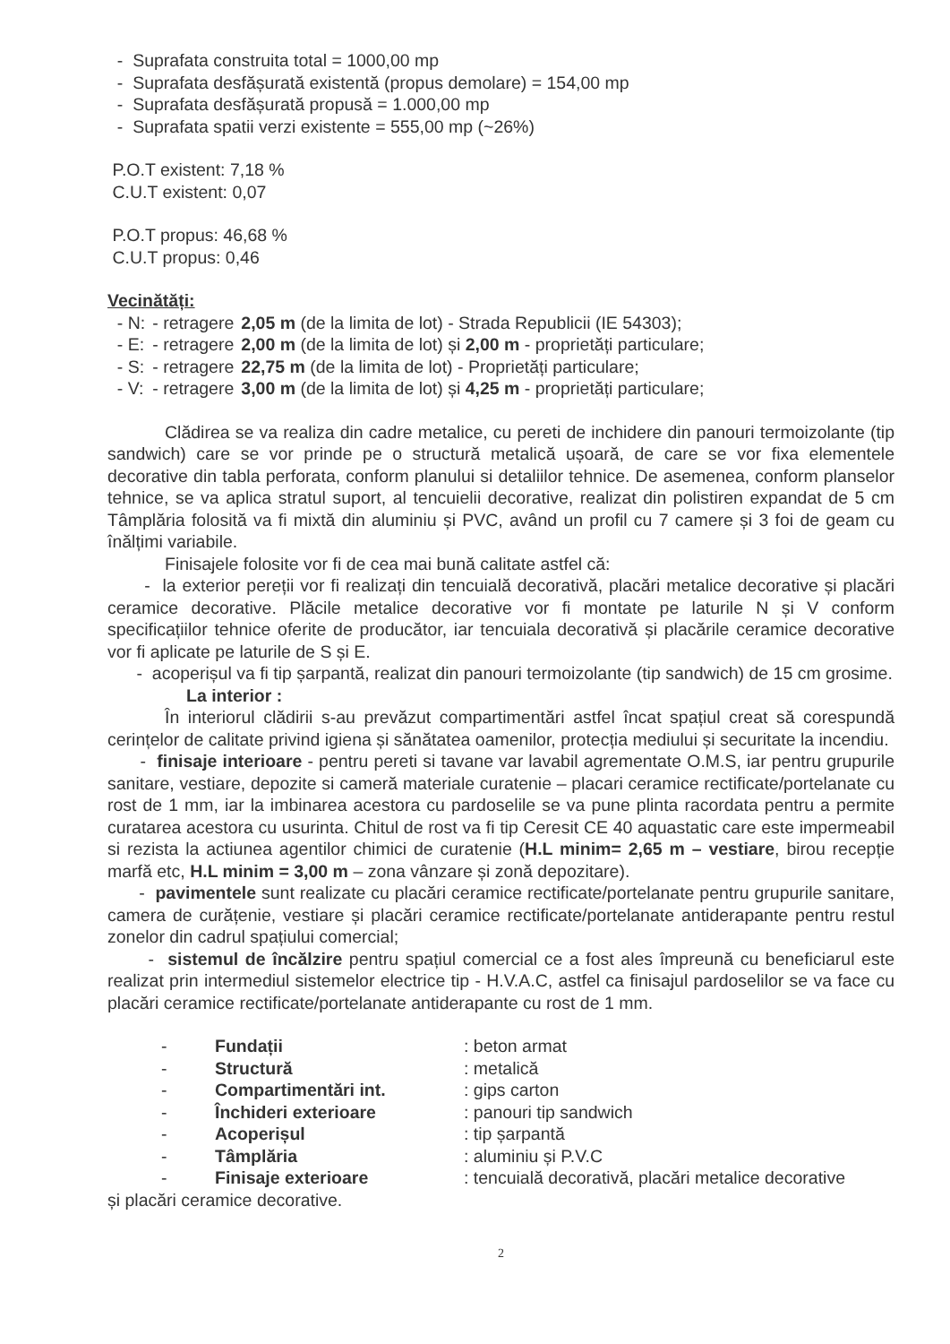- Suprafata construita total = 1000,00 mp
- Suprafata desfășurată existentă (propus demolare) = 154,00 mp
- Suprafata desfășurată propusă = 1.000,00 mp
- Suprafata spatii verzi existente = 555,00 mp (~26%)
P.O.T existent: 7,18 %
C.U.T existent: 0,07
P.O.T propus: 46,68 %
C.U.T propus: 0,46
Vecinătăți:
| - N: | - retragere | 2,05 m (de la limita de lot) - Strada Republicii (IE 54303); |
| - E: | - retragere | 2,00 m (de la limita de lot) și 2,00 m - proprietăți particulare; |
| - S: | - retragere | 22,75 m (de la limita de lot) - Proprietăți particulare; |
| - V: | - retragere | 3,00 m (de la limita de lot) și 4,25 m - proprietăți particulare; |
Clădirea se va realiza din cadre metalice, cu pereti de inchidere din panouri termoizolante (tip sandwich) care se vor prinde pe o structură metalică ușoară, de care se vor fixa elementele decorative din tabla perforata, conform planului si detaliilor tehnice. De asemenea, conform planselor tehnice, se va aplica stratul suport, al tencuielii decorative, realizat din polistiren expandat de 5 cm Tâmplăria folosită va fi mixtă din aluminiu și PVC, având un profil cu 7 camere și 3 foi de geam cu înălțimi variabile.
Finisajele folosite vor fi de cea mai bună calitate astfel că:
- la exterior pereții vor fi realizați din tencuială decorativă, placări metalice decorative și placări ceramice decorative. Plăcile metalice decorative vor fi montate pe laturile N și V conform specificațiilor tehnice oferite de producător, iar tencuiala decorativă și placările ceramice decorative vor fi aplicate pe laturile de S și E.
- acoperișul va fi tip șarpantă, realizat din panouri termoizolante (tip sandwich) de 15 cm grosime.
La interior :
În interiorul clădirii s-au prevăzut compartimentări astfel încat spațiul creat să corespundă cerințelor de calitate privind igiena și sănătatea oamenilor, protecția mediului și securitate la incendiu.
- finisaje interioare - pentru pereti si tavane var lavabil agrementate O.M.S, iar pentru grupurile sanitare, vestiare, depozite si cameră materiale curatenie – placari ceramice rectificate/portelanate cu rost de 1 mm, iar la imbinarea acestora cu pardoselile se va pune plinta racordata pentru a permite curatarea acestora cu usurinta. Chitul de rost va fi tip Ceresit CE 40 aquastatic care este impermeabil si rezista la actiunea agentilor chimici de curatenie (H.L minim= 2,65 m – vestiare, birou recepție marfă etc, H.L minim = 3,00 m – zona vânzare și zonă depozitare).
- pavimentele sunt realizate cu placări ceramice rectificate/portelanate pentru grupurile sanitare, camera de curățenie, vestiare și placări ceramice rectificate/portelanate antiderapante pentru restul zonelor din cadrul spațiului comercial;
- sistemul de încălzire pentru spațiul comercial ce a fost ales împreună cu beneficiarul este realizat prin intermediul sistemelor electrice tip - H.V.A.C, astfel ca finisajul pardoselilor se va face cu placări ceramice rectificate/portelanate antiderapante cu rost de 1 mm.
| - | Fundații | : beton armat |
| - | Structură | : metalică |
| - | Compartimentări int. | : gips carton |
| - | Închideri exterioare | : panouri tip sandwich |
| - | Acoperișul | : tip șarpantă |
| - | Tâmplăria | : aluminiu și P.V.C |
| - | Finisaje exterioare | : tencuială decorativă, placări metalice decorative |
și placări ceramice decorative.
2